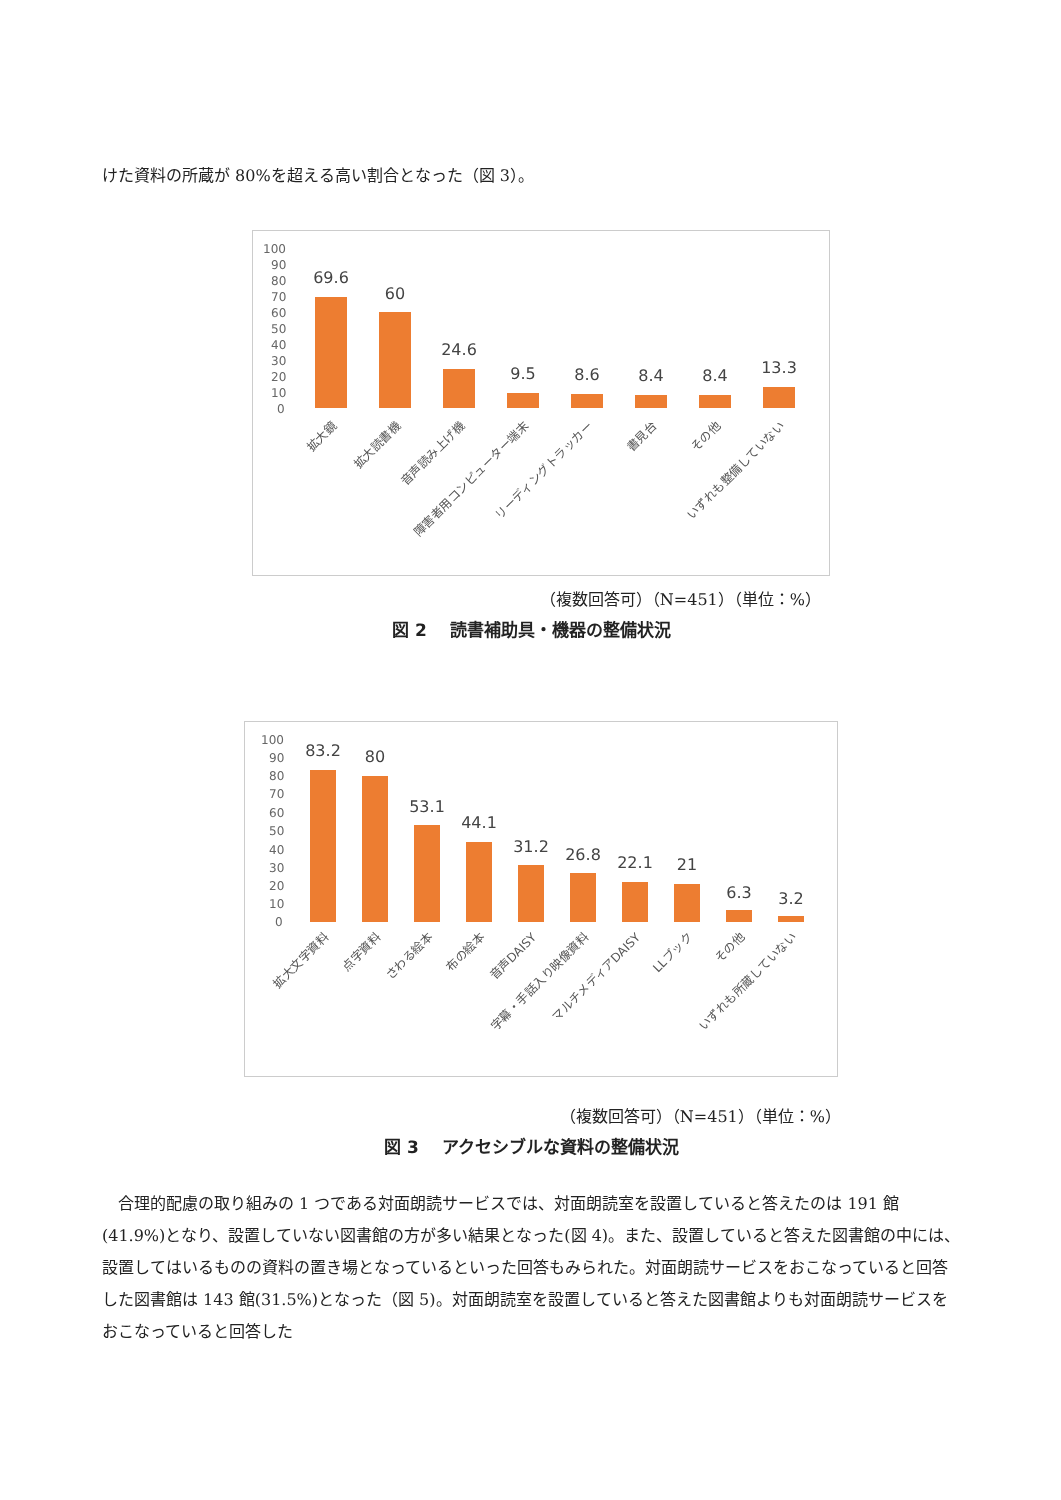けた資料の所蔵が 80%を超える高い割合となった（図 3）。
100
90
80
70
60
50
40
30
20
10
0
69.6
60
24.6
9.5
8.6
8.4
8.4
13.3
拡大鏡
拡大読書機
音声読み上げ機
障害者用コンピューター端末
リーディングトラッカー
書見台
その他
いずれも整備していない
（複数回答可）（N=451）（単位：%）
図 2　 読書補助具・機器の整備状況
100
90
80
70
60
50
40
30
20
10
0
83.2
80
53.1
44.1
31.2
26.8
22.1
21
6.3
3.2
拡大文字資料
点字資料
さわる絵本
布の絵本
音声DAISY
字幕・手話入り映像資料
マルチメディアDAISY
LLブック
その他
いずれも所蔵していない
（複数回答可）（N=451）（単位：%）
図 3　 アクセシブルな資料の整備状況
　合理的配慮の取り組みの 1 つである対面朗読サービスでは、対面朗読室を設置していると答えたのは 191 館(41.9%)となり、設置していない図書館の方が多い結果となった(図 4)。また、設置していると答えた図書館の中には、設置してはいるものの資料の置き場となっているといった回答もみられた。対面朗読サービスをおこなっていると回答した図書館は 143 館(31.5%)となった（図 5)。対面朗読室を設置していると答えた図書館よりも対面朗読サービスをおこなっていると回答した